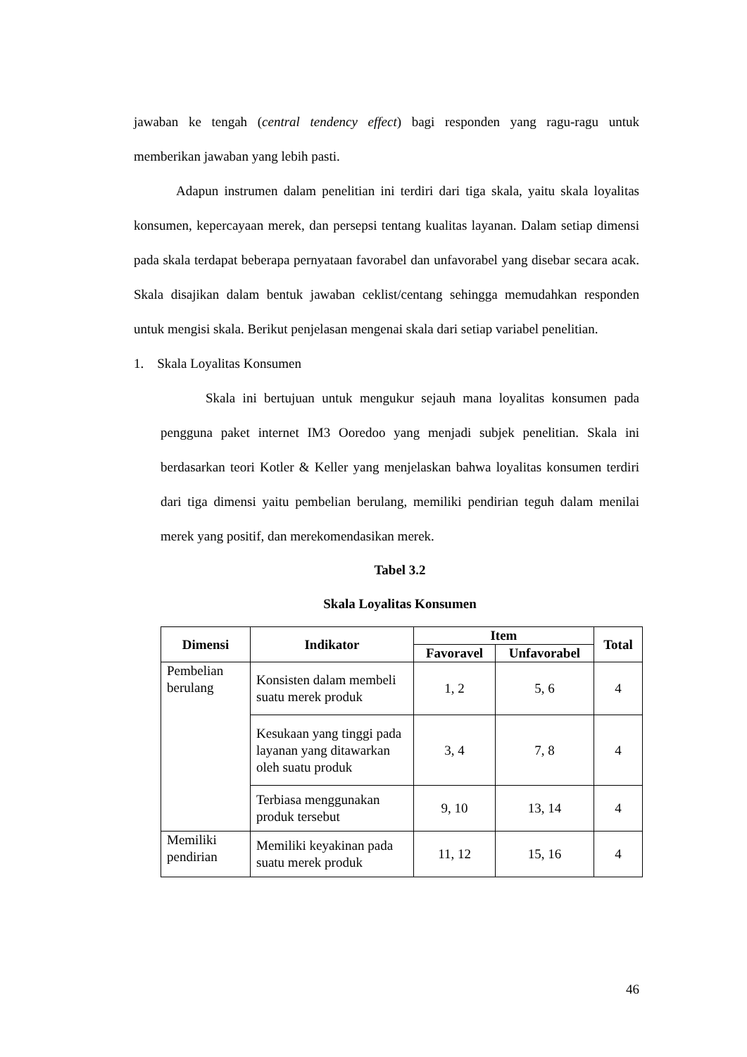jawaban ke tengah (central tendency effect) bagi responden yang ragu-ragu untuk memberikan jawaban yang lebih pasti.
Adapun instrumen dalam penelitian ini terdiri dari tiga skala, yaitu skala loyalitas konsumen, kepercayaan merek, dan persepsi tentang kualitas layanan. Dalam setiap dimensi pada skala terdapat beberapa pernyataan favorabel dan unfavorabel yang disebar secara acak. Skala disajikan dalam bentuk jawaban ceklist/centang sehingga memudahkan responden untuk mengisi skala. Berikut penjelasan mengenai skala dari setiap variabel penelitian.
1. Skala Loyalitas Konsumen
Skala ini bertujuan untuk mengukur sejauh mana loyalitas konsumen pada pengguna paket internet IM3 Ooredoo yang menjadi subjek penelitian. Skala ini berdasarkan teori Kotler & Keller yang menjelaskan bahwa loyalitas konsumen terdiri dari tiga dimensi yaitu pembelian berulang, memiliki pendirian teguh dalam menilai merek yang positif, dan merekomendasikan merek.
Tabel 3.2
Skala Loyalitas Konsumen
| Dimensi | Indikator | Item | | Total |
| --- | --- | --- | --- | --- |
| | | Favoravel | Unfavorabel | |
| Pembelian berulang | Konsisten dalam membeli suatu merek produk | 1, 2 | 5, 6 | 4 |
| | Kesukaan yang tinggi pada layanan yang ditawarkan oleh suatu produk | 3, 4 | 7, 8 | 4 |
| | Terbiasa menggunakan produk tersebut | 9, 10 | 13, 14 | 4 |
| Memiliki pendirian | Memiliki keyakinan pada suatu merek produk | 11, 12 | 15, 16 | 4 |
46